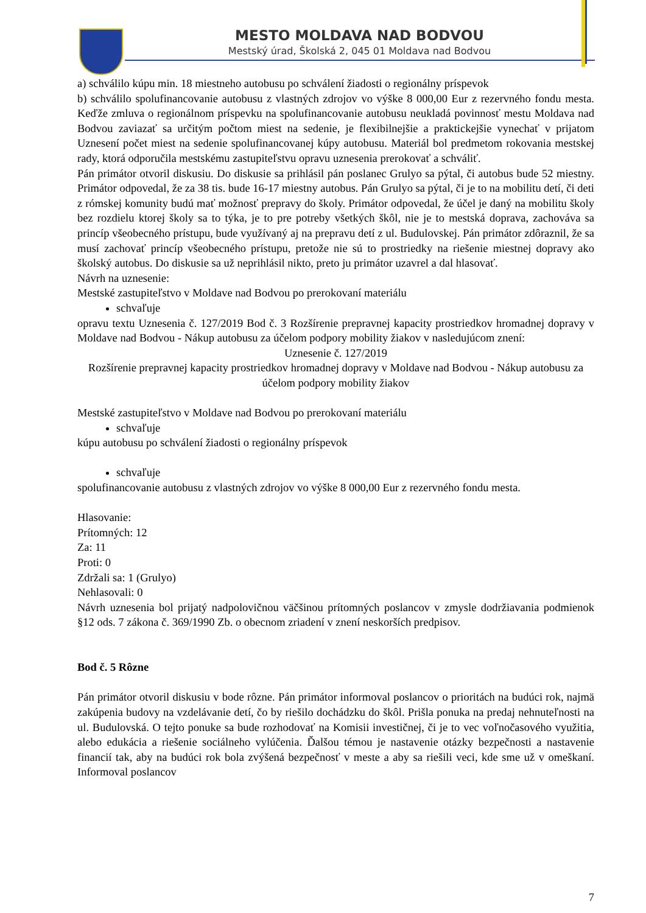MESTO MOLDAVA NAD BODVOU
Mestský úrad, Školská 2, 045 01 Moldava nad Bodvou
a) schválilo kúpu min. 18 miestneho autobusu po schválení žiadosti o regionálny príspevok
b) schválilo spolufinancovanie autobusu z vlastných zdrojov vo výške 8 000,00 Eur z rezervného fondu mesta. Keďže zmluva o regionálnom príspevku na spolufinancovanie autobusu neukladá povinnosť mestu Moldava nad Bodvou zaviazať sa určitým počtom miest na sedenie, je flexibilnejšie a praktickejšie vynechať v prijatom Uznesení počet miest na sedenie spolufinancovanej kúpy autobusu. Materiál bol predmetom rokovania mestskej rady, ktorá odporučila mestskému zastupiteľstvu opravu uznesenia prerokovať a schváliť.
Pán primátor otvoril diskusiu. Do diskusie sa prihlásil pán poslanec Grulyo sa pýtal, či autobus bude 52 miestny. Primátor odpovedal, že za 38 tis. bude 16-17 miestny autobus. Pán Grulyo sa pýtal, či je to na mobilitu detí, či deti z rómskej komunity budú mať možnosť prepravy do školy. Primátor odpovedal, že účel je daný na mobilitu školy bez rozdielu ktorej školy sa to týka, je to pre potreby všetkých škôl, nie je to mestská doprava, zachováva sa princíp všeobecného prístupu, bude využívaný aj na prepravu detí z ul. Budulovskej. Pán primátor zdôraznil, že sa musí zachovať princíp všeobecného prístupu, pretože nie sú to prostriedky na riešenie miestnej dopravy ako školský autobus. Do diskusie sa už neprihlásil nikto, preto ju primátor uzavrel a dal hlasovať.
Návrh na uznesenie:
Mestské zastupiteľstvo v Moldave nad Bodvou po prerokovaní materiálu
schvaľuje
opravu textu Uznesenia č. 127/2019 Bod č. 3 Rozšírenie prepravnej kapacity prostriedkov hromadnej dopravy v Moldave nad Bodvou - Nákup autobusu za účelom podpory mobility žiakov v nasledujúcom znení:
Uznesenie č. 127/2019
Rozšírenie prepravnej kapacity prostriedkov hromadnej dopravy v Moldave nad Bodvou - Nákup autobusu za účelom podpory mobility žiakov
Mestské zastupiteľstvo v Moldave nad Bodvou po prerokovaní materiálu
schvaľuje
kúpu autobusu po schválení žiadosti o regionálny príspevok
schvaľuje
spolufinancovanie autobusu z vlastných zdrojov vo výške 8 000,00 Eur z rezervného fondu mesta.
Hlasovanie:
Prítomných: 12
Za: 11
Proti: 0
Zdržali sa: 1 (Grulyo)
Nehlasovali: 0
Návrh uznesenia bol prijatý nadpolovičnou väčšinou prítomných poslancov v zmysle dodržiavania podmienok §12 ods. 7 zákona č. 369/1990 Zb. o obecnom zriadení v znení neskorších predpisov.
Bod č. 5 Rôzne
Pán primátor otvoril diskusiu v bode rôzne. Pán primátor informoval poslancov o prioritách na budúci rok, najmä zakúpenia budovy na vzdelávanie detí, čo by riešilo dochádzku do škôl. Prišla ponuka na predaj nehnuteľnosti na ul. Budulovská. O tejto ponuke sa bude rozhodovať na Komisii investičnej, či je to vec voľnočasového využitia, alebo edukácia a riešenie sociálneho vylúčenia. Ďalšou témou je nastavenie otázky bezpečnosti a nastavenie financií tak, aby na budúci rok bola zvýšená bezpečnosť v meste a aby sa riešili veci, kde sme už v omeškaní. Informoval poslancov
7